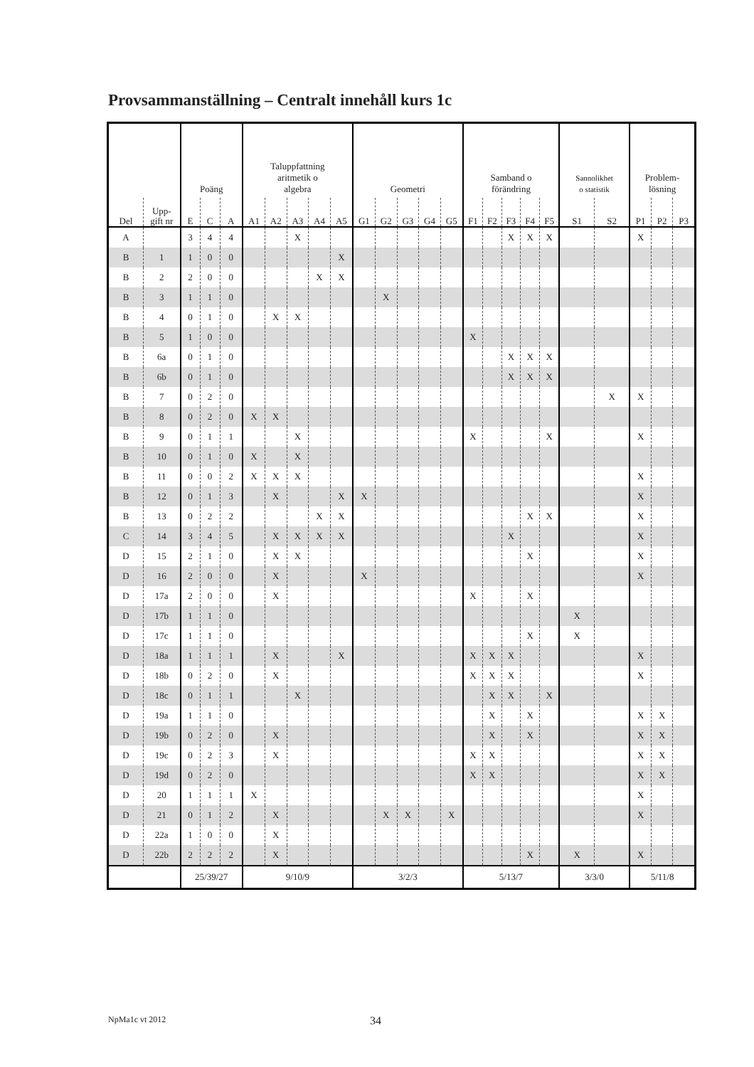Provsammanställning – Centralt innehåll kurs 1c
| | | Poäng | | | Taluppfattning aritmetik o algebra | | | | | Geometri | | | | | Samband o förändring | | | | | Sannolikhet o statistik | | Problem- lösning | | |
| --- | --- | --- | --- | --- | --- | --- | --- | --- | --- | --- | --- | --- | --- | --- | --- | --- | --- | --- | --- | --- | --- | --- | --- | --- |
| Del | Upp- gift nr | E | C | A | A1 | A2 | A3 | A4 | A5 | G1 | G2 | G3 | G4 | G5 | F1 | F2 | F3 | F4 | F5 | S1 | S2 | P1 | P2 | P3 |
| A | | 3 | 4 | 4 | | | X | | | | | | | | | | X | X | X | | | X | | |
| B | 1 | 1 | 0 | 0 | | | | | X | | | | | | | | | | | | | | | |
| B | 2 | 2 | 0 | 0 | | | | X | X | | | | | | | | | | | | | | | |
| B | 3 | 1 | 1 | 0 | | | | | | | X | | | | | | | | | | | | | |
| B | 4 | 0 | 1 | 0 | | X | X | | | | | | | | | | | | | | | | | |
| B | 5 | 1 | 0 | 0 | | | | | | | | | | | X | | | | | | | | | |
| B | 6a | 0 | 1 | 0 | | | | | | | | | | | | | X | X | X | | | | | |
| B | 6b | 0 | 1 | 0 | | | | | | | | | | | | | X | X | X | | | | | |
| B | 7 | 0 | 2 | 0 | | | | | | | | | | | | | | | | | X | X | | |
| B | 8 | 0 | 2 | 0 | X | X | | | | | | | | | | | | | | | | | | |
| B | 9 | 0 | 1 | 1 | | | X | | | | | | | | X | | | | X | | | X | | |
| B | 10 | 0 | 1 | 0 | X | | X | | | | | | | | | | | | | | | | | |
| B | 11 | 0 | 0 | 2 | X | X | X | | | | | | | | | | | | | | | X | | |
| B | 12 | 0 | 1 | 3 | | X | | | X | X | | | | | | | | | | | | X | | |
| B | 13 | 0 | 2 | 2 | | | | X | X | | | | | | | | | X | X | | | X | | |
| C | 14 | 3 | 4 | 5 | | X | X | X | X | | | | | | | | X | | | | | X | | |
| D | 15 | 2 | 1 | 0 | | X | X | | | | | | | | | | | X | | | | X | | |
| D | 16 | 2 | 0 | 0 | | X | | | | X | | | | | | | | | | | | X | | |
| D | 17a | 2 | 0 | 0 | | X | | | | | | | | | X | | | X | | | | | | |
| D | 17b | 1 | 1 | 0 | | | | | | | | | | | | | | | | X | | | | |
| D | 17c | 1 | 1 | 0 | | | | | | | | | | | | | | X | | X | | | | |
| D | 18a | 1 | 1 | 1 | | X | | | X | | | | | | X | X | X | | | | | X | | |
| D | 18b | 0 | 2 | 0 | | X | | | | | | | | | X | X | X | | | | | X | | |
| D | 18c | 0 | 1 | 1 | | | X | | | | | | | | | X | X | | X | | | | | |
| D | 19a | 1 | 1 | 0 | | | | | | | | | | | | X | | X | | | | X | X | |
| D | 19b | 0 | 2 | 0 | | X | | | | | | | | | | X | | X | | | | X | X | |
| D | 19c | 0 | 2 | 3 | | X | | | | | | | | | X | X | | | | | | X | X | |
| D | 19d | 0 | 2 | 0 | | | | | | | | | | | X | X | | | | | | X | X | |
| D | 20 | 1 | 1 | 1 | X | | | | | | | | | | | | | | | | | X | | |
| D | 21 | 0 | 1 | 2 | | X | | | | | X | X | | X | | | | | | | | X | | |
| D | 22a | 1 | 0 | 0 | | X | | | | | | | | | | | | | | | | | | |
| D | 22b | 2 | 2 | 2 | | X | | | | | | | | | | | | X | | X | | X | | |
| | | 25/39/27 | | | 9/10/9 | | | | | 3/2/3 | | | | | 5/13/7 | | | | | 3/3/0 | | 5/11/8 | | |
NpMa1c vt 2012 34